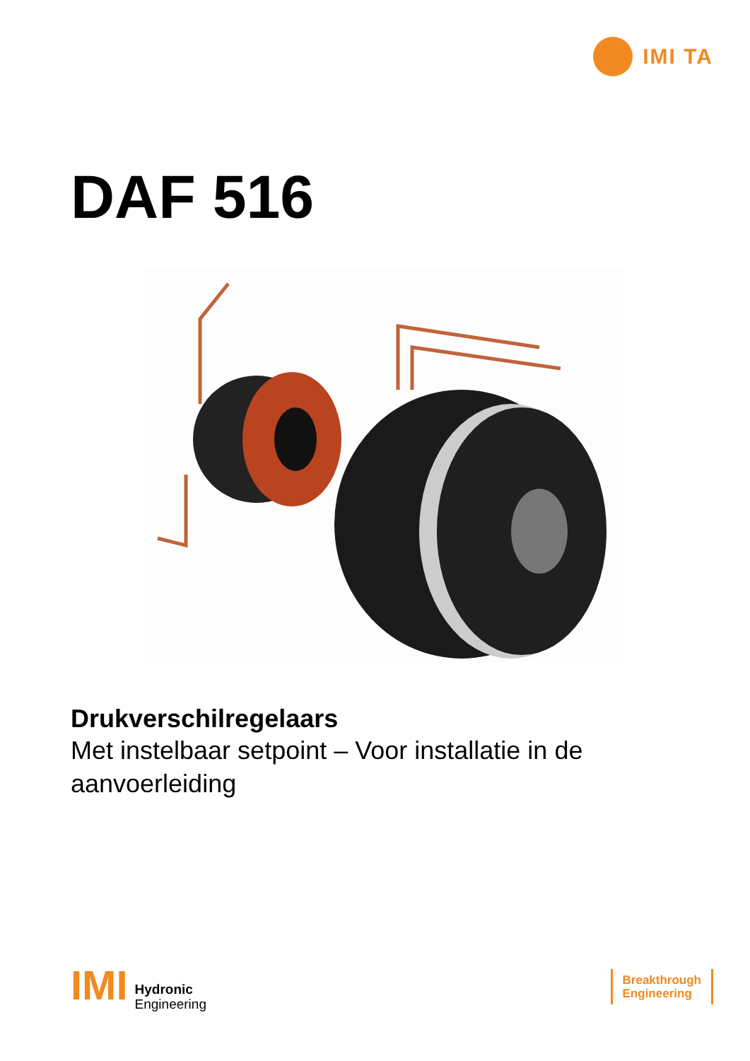IMI TA
DAF 516
Drukverschilregelaars
Met instelbaar setpoint – Voor installatie in de aanvoerleiding
IMI Hydronic
Engineering
Breakthrough
Engineering